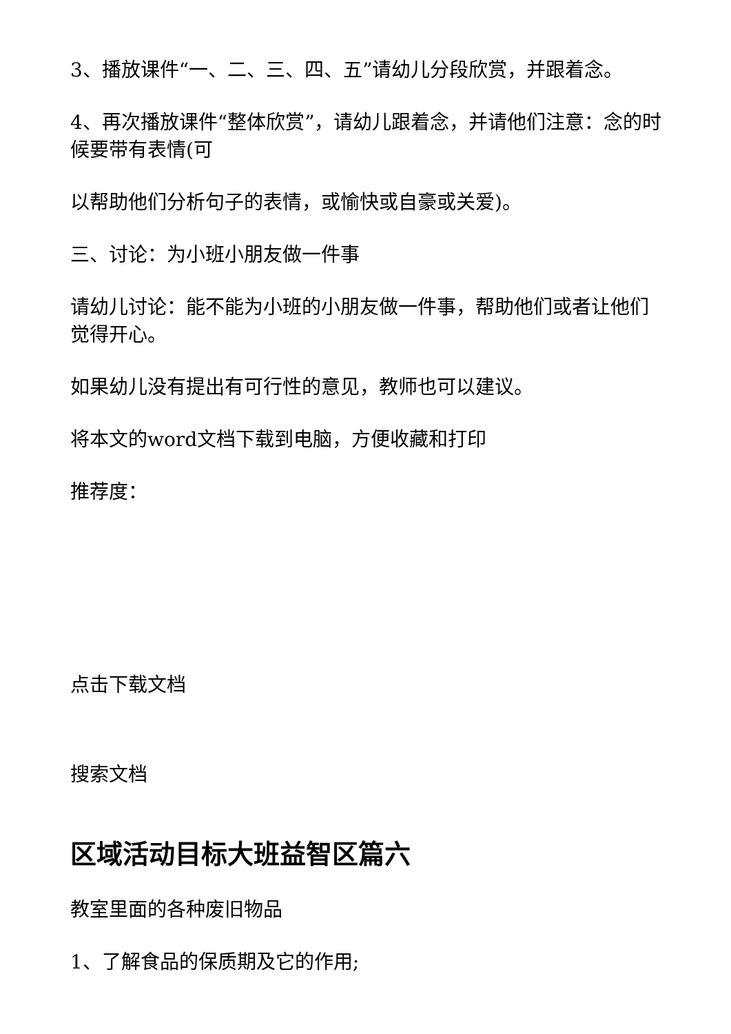3、播放课件“一、二、三、四、五”请幼儿分段欣赏，并跟着念。
4、再次播放课件“整体欣赏”，请幼儿跟着念，并请他们注意：念的时候要带有表情(可
以帮助他们分析句子的表情，或愉快或自豪或关爱)。
三、讨论：为小班小朋友做一件事
请幼儿讨论：能不能为小班的小朋友做一件事，帮助他们或者让他们觉得开心。
如果幼儿没有提出有可行性的意见，教师也可以建议。
将本文的word文档下载到电脑，方便收藏和打印
推荐度：
点击下载文档
搜索文档
区域活动目标大班益智区篇六
教室里面的各种废旧物品
1、了解食品的保质期及它的作用;